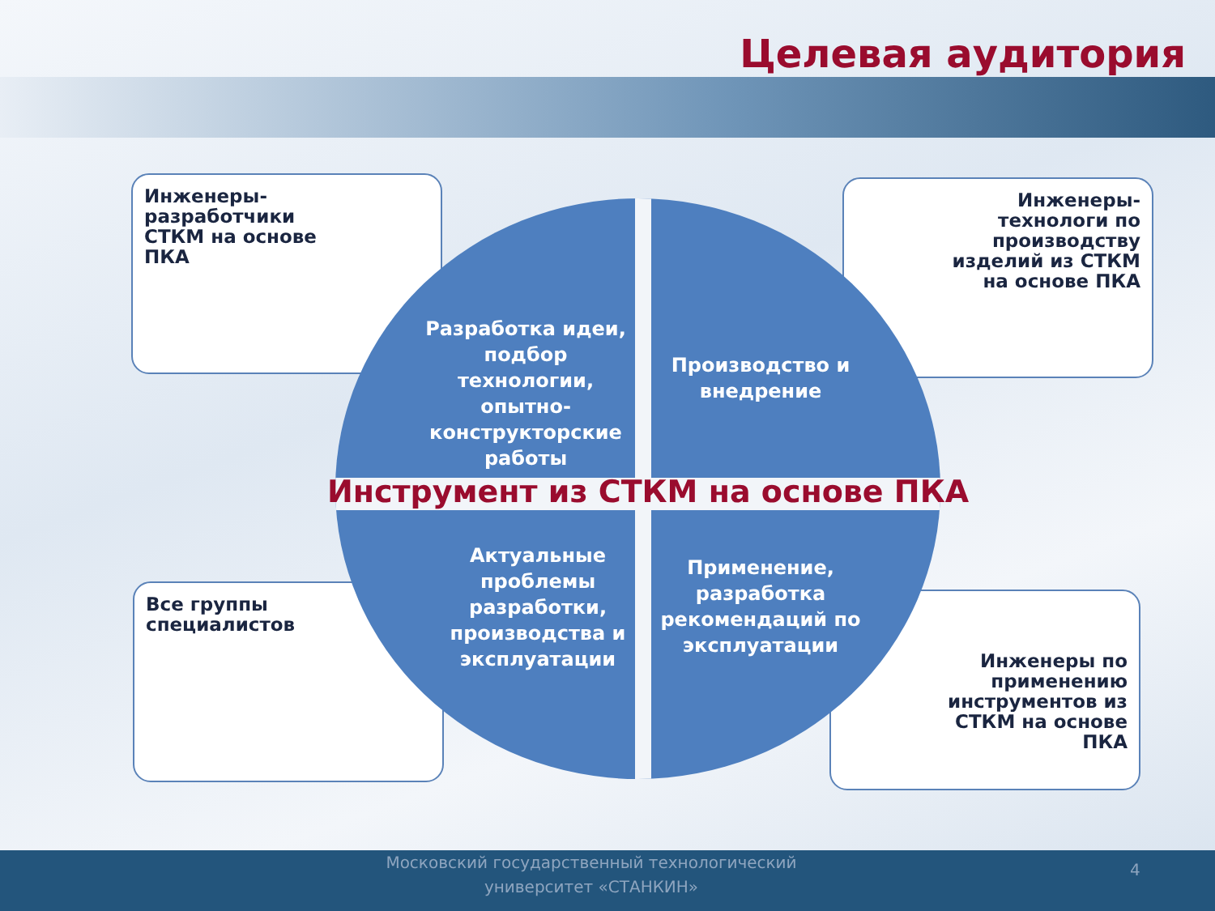Целевая аудитория
Инженеры-
разработчики
СТКМ на основе
ПКА
Инженеры-
технологи по
производству
изделий из СТКМ
на основе ПКА
Все группы
специалистов
Инженеры по
применению
инструментов из
СТКМ на основе
ПКА
Разработка идеи, подбор технологии, опытно-конструкторские работы
Производство и внедрение
Актуальные проблемы разработки, производства и эксплуатации
Применение, разработка рекомендаций по эксплуатации
Инструмент из СТКМ на основе ПКА
Московский государственный технологический университет «СТАНКИН»
4